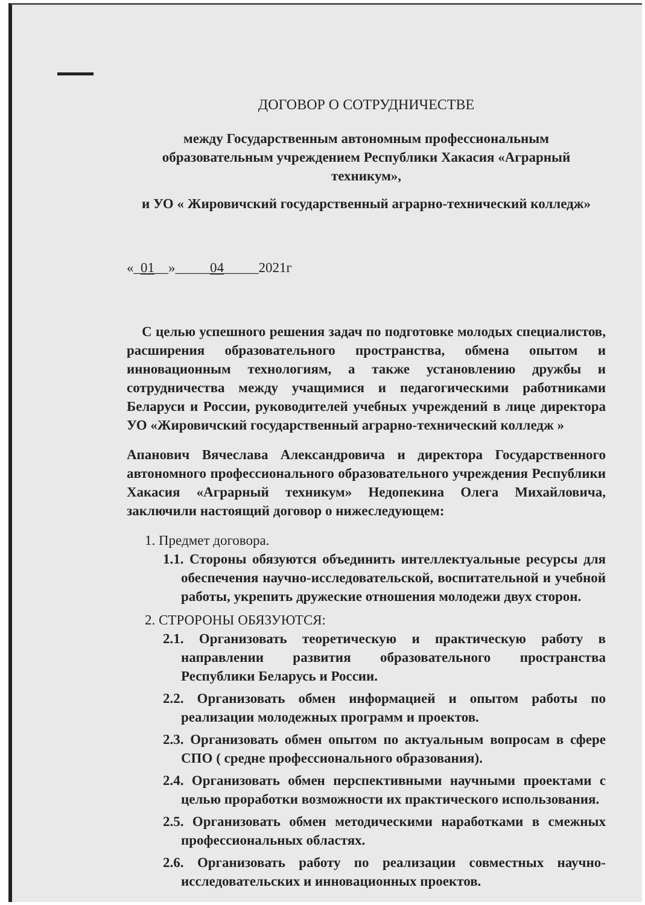ДОГОВОР О СОТРУДНИЧЕСТВЕ
между Государственным автономным профессиональным образовательным учреждением Республики Хакасия «Аграрный техникум»,
и УО « Жировичский государственный аграрно-технический колледж»
«_01__»_____04_____2021г
С целью успешного решения задач по подготовке молодых специалистов, расширения образовательного пространства, обмена опытом и инновационным технологиям, а также установлению дружбы и сотрудничества между учащимися и педагогическими работниками Беларуси и России, руководителей учебных учреждений в лице директора УО «Жировичский государственный аграрно-технический колледж »
Апанович Вячеслава Александровича и директора Государственного автономного профессионального образовательного учреждения Республики Хакасия «Аграрный техникум» Недопекина Олега Михайловича, заключили настоящий договор о нижеследующем:
1. Предмет договора.
1.1. Стороны обязуются объединить интеллектуальные ресурсы для обеспечения научно-исследовательской, воспитательной и учебной работы, укрепить дружеские отношения молодежи двух сторон.
2. СТРОРОНЫ ОБЯЗУЮТСЯ:
2.1. Организовать теоретическую и практическую работу в направлении развития образовательного пространства Республики Беларусь и России.
2.2. Организовать обмен информацией и опытом работы по реализации молодежных программ и проектов.
2.3. Организовать обмен опытом по актуальным вопросам в сфере СПО ( средне профессионального образования).
2.4. Организовать обмен перспективными научными проектами с целью проработки возможности их практического использования.
2.5. Организовать обмен методическими наработками в смежных профессиональных областях.
2.6. Организовать работу по реализации совместных научно-исследовательских и инновационных проектов.